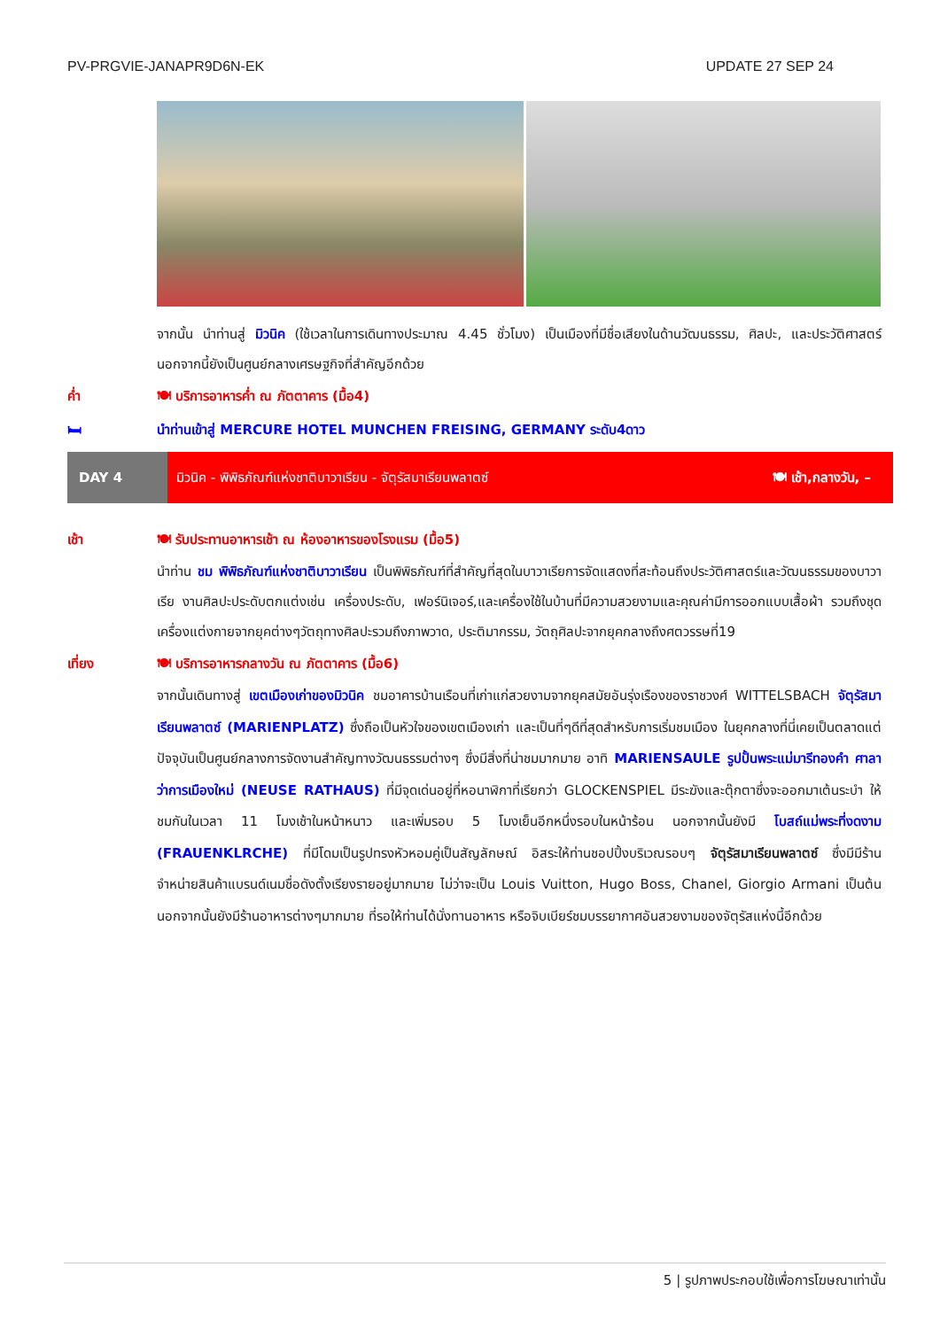PV-PRGVIE-JANAPR9D6N-EK UPDATE 27 SEP 24
จากนั้น นำท่านสู่ มิวนิค (ใช้เวลาในการเดินทางประมาณ 4.45 ชั่วโมง) เป็นเมืองที่มีชื่อเสียงในด้านวัฒนธรรม, ศิลปะ, และประวัติศาสตร์ นอกจากนี้ยังเป็นศูนย์กลางเศรษฐกิจที่สำคัญอีกด้วย
ค่ำ 🍽 บริการอาหารค่ำ ณ ภัตตาคาร (มื้อ4)
🛏 นำท่านเข้าสู่ MERCURE HOTEL MUNCHEN FREISING, GERMANY ระดับ4ดาว
DAY 4
มิวนิค - พิพิธภัณฑ์แห่งชาติบาวาเรียน - จัตุรัสมาเรียนพลาตซ์ 🍽 เช้า,กลางวัน, –
เช้า 🍽 รับประทานอาหารเช้า ณ ห้องอาหารของโรงแรม (มื้อ5)
นำท่าน ชม พิพิธภัณฑ์แห่งชาติบาวาเรียน เป็นพิพิธภัณฑ์ที่สำคัญที่สุดในบาวาเรียการจัดแสดงที่สะท้อนถึงประวัติศาสตร์และวัฒนธรรมของบาวาเรีย งานศิลปะประดับตกแต่งเช่น เครื่องประดับ, เฟอร์นิเจอร์,และเครื่องใช้ในบ้านที่มีความสวยงามและคุณค่ามีการออกแบบเสื้อผ้า รวมถึงชุดเครื่องแต่งกายจากยุคต่างๆวัตถุทางศิลปะรวมถึงภาพวาด, ประติมากรรม, วัตถุศิลปะจากยุคกลางถึงศตวรรษที่19
เที่ยง 🍽 บริการอาหารกลางวัน ณ ภัตตาคาร (มื้อ6)
จากนั้นเดินทางสู่ เขตเมืองเก่าของมิวนิค ชมอาคารบ้านเรือนที่เก่าแก่สวยงามจากยุคสมัยอันรุ่งเรืองของราชวงศ์ WITTELSBACH จัตุรัสมาเรียนพลาตซ์ (MARIENPLATZ) ซึ่งถือเป็นหัวใจของเขตเมืองเก่า และเป็นที่ๆดีที่สุดสำหรับการเริ่มชมเมือง ในยุคกลางที่นี่เคยเป็นตลาดแต่ปัจจุบันเป็นศูนย์กลางการจัดงานสำคัญทางวัฒนธรรมต่างๆ ซึ่งมีสิ่งที่น่าชมมากมาย อาทิ MARIENSAULE รูปปั้นพระแม่มารีทองคำ ศาลาว่าการเมืองใหม่ (NEUSE RATHAUS) ที่มีจุดเด่นอยู่ที่หอนาฬิกาที่เรียกว่า GLOCKENSPIEL มีระฆังและตุ๊กตาซึ่งจะออกมาเต้นระบำ ให้ชมกันในเวลา 11 โมงเช้าในหน้าหนาว และเพิ่มรอบ 5 โมงเย็นอีกหนึ่งรอบในหน้าร้อน นอกจากนั้นยังมี โบสถ์แม่พระที่งดงาม (FRAUENKLRCHE) ที่มีโดมเป็นรูปทรงหัวหอมคู่เป็นสัญลักษณ์ อิสระให้ท่านชอปปิ้งบริเวณรอบๆ จัตุรัสมาเรียนพลาตซ์ ซึ่งมีมีร้านจำหน่ายสินค้าแบรนด์เนมชื่อดังตั้งเรียงรายอยู่มากมาย ไม่ว่าจะเป็น Louis Vuitton, Hugo Boss, Chanel, Giorgio Armani เป็นต้น นอกจากนั้นยังมีร้านอาหารต่างๆมากมาย ที่รอให้ท่านได้นั่งทานอาหาร หรือจิบเบียร์ชมบรรยากาศอันสวยงามของจัตุรัสแห่งนี้อีกด้วย
5 | รูปภาพประกอบใช้เพื่อการโฆษณาเท่านั้น